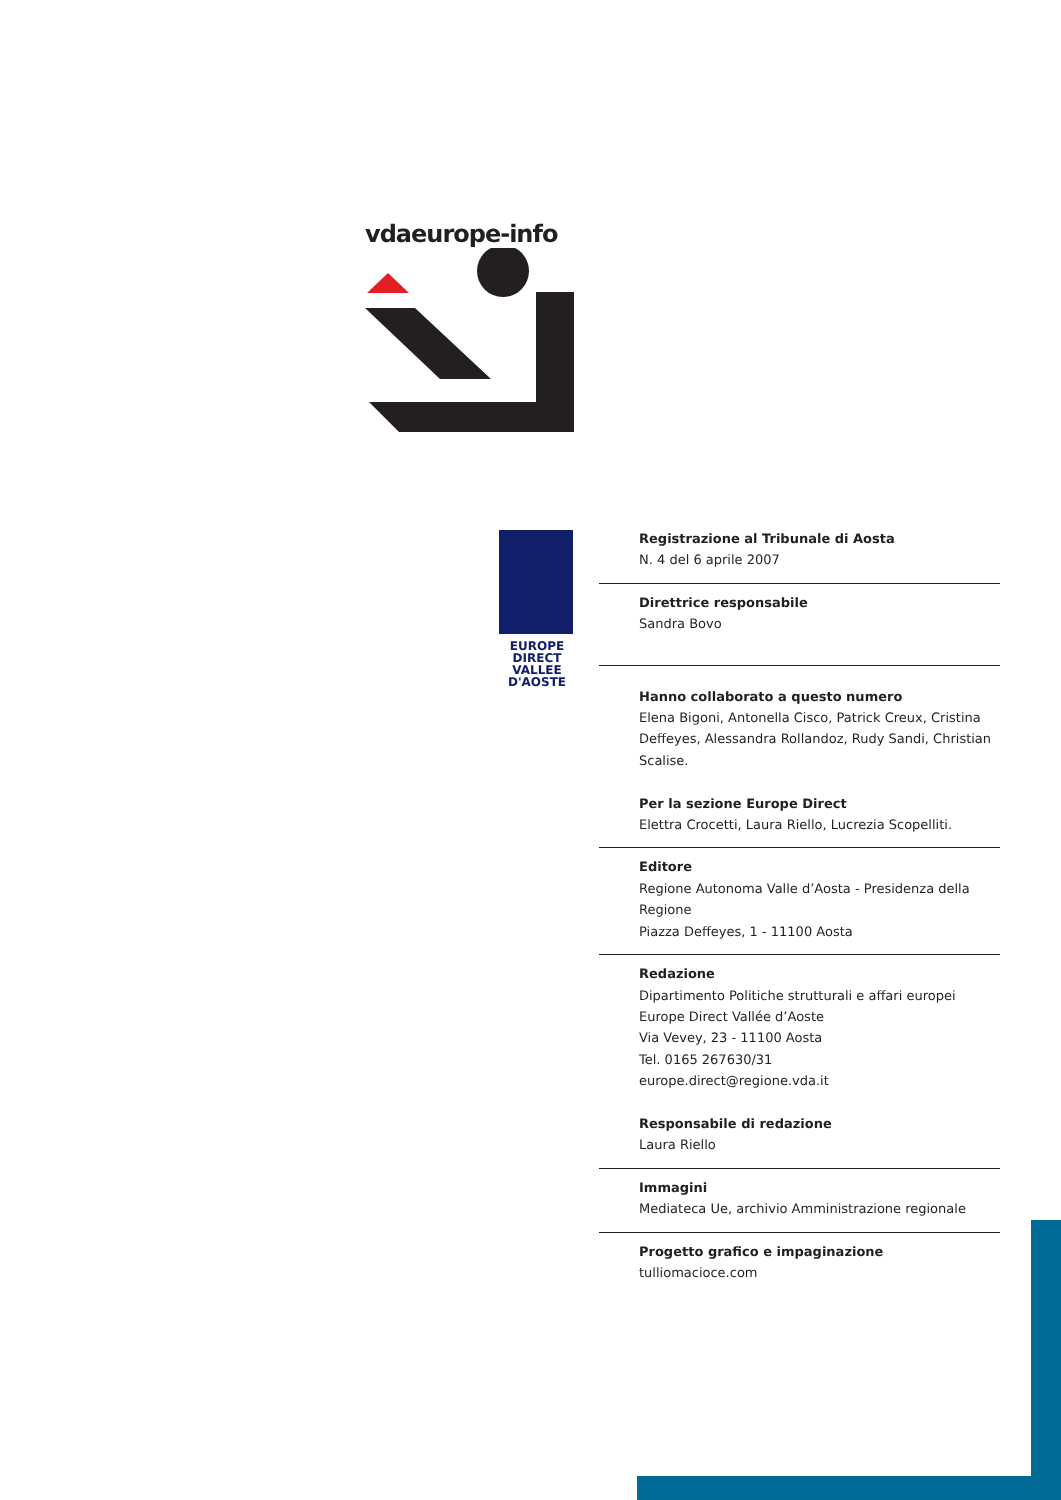vdaeurope-info
EUROPE
DIRECT
VALLEE
D'AOSTE
Registrazione al Tribunale di Aosta
N. 4 del 6 aprile 2007
Direttrice responsabile
Sandra Bovo
Hanno collaborato a questo numero
Elena Bigoni, Antonella Cisco, Patrick Creux, Cristina Deffeyes, Alessandra Rollandoz, Rudy Sandi, Christian Scalise.
Per la sezione Europe Direct
Elettra Crocetti, Laura Riello, Lucrezia Scopelliti.
Editore
Regione Autonoma Valle d’Aosta - Presidenza della Regione
Piazza Deffeyes, 1 - 11100 Aosta
Redazione
Dipartimento Politiche strutturali e affari europei
Europe Direct Vallée d’Aoste
Via Vevey, 23 - 11100 Aosta
Tel. 0165 267630/31
europe.direct@regione.vda.it
Responsabile di redazione
Laura Riello
Immagini
Mediateca Ue, archivio Amministrazione regionale
Progetto grafico e impaginazione
tulliomacioce.com